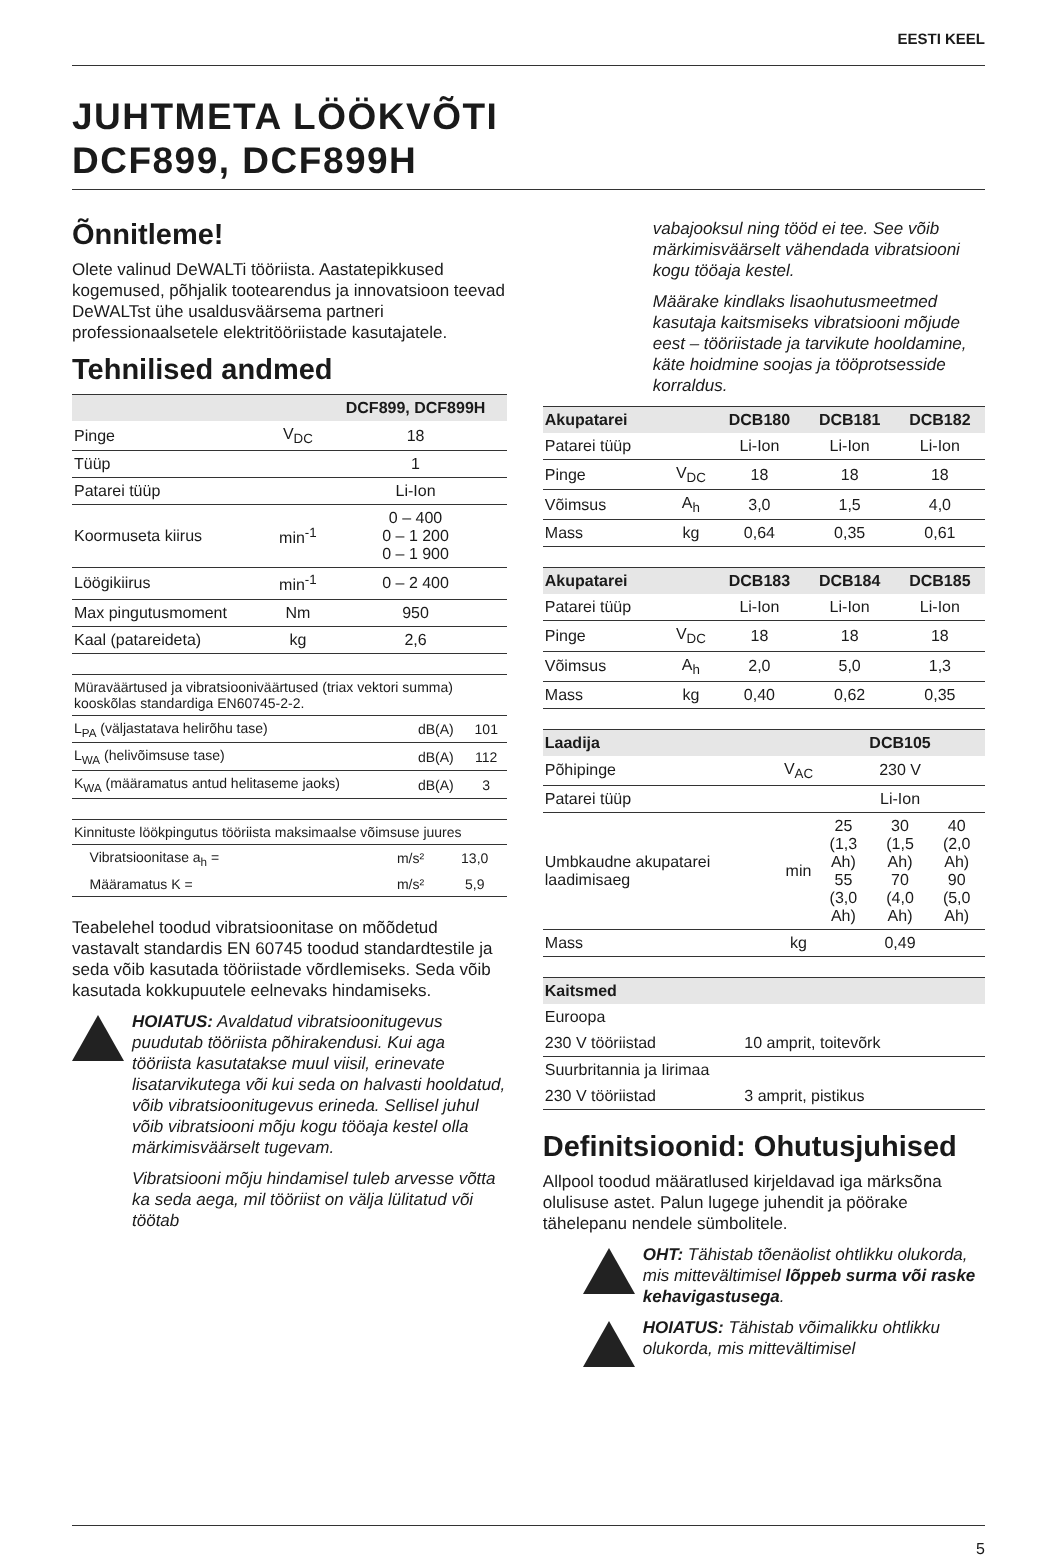EESTI KEEL
JUHTMETA LÖÖKVÕTI
DCF899, DCF899H
Õnnitleme!
Olete valinud DeWALTi tööriista. Aastatepikkused kogemused, põhjalik tootearendus ja innovatsioon teevad DeWALTst ühe usaldusväärsema partneri professionaalsetele elektritööriistade kasutajatele.
Tehnilised andmed
| | | DCF899, DCF899H |
| --- | --- | --- |
| Pinge | V<sub>DC</sub> | 18 |
| Tüüp | | 1 |
| Patarei tüüp | | Li-Ion |
| Koormuseta kiirus | min<sup>-1</sup> | 0 – 400 0 – 1 200 0 – 1 900 |
| Löögikiirus | min<sup>-1</sup> | 0 – 2 400 |
| Max pingutusmoment | Nm | 950 |
| Kaal (patareideta) | kg | 2,6 |
| Müraväärtused ja vibratsiooniväärtused (triax vektori summa) kooskõlas standardiga EN60745-2-2. | | |
| L<sub>PA</sub> (väljastatava helirõhu tase) | dB(A) | 101 |
| L<sub>WA</sub> (helivõimsuse tase) | dB(A) | 112 |
| K<sub>WA</sub> (määramatus antud helitaseme jaoks) | dB(A) | 3 |
| Kinnituste löökpingutus tööriista maksimaalse võimsuse juures | | |
| Vibratsioonitase a<sub>h</sub> = | m/s² | 13,0 |
| Määramatus K = | m/s² | 5,9 |
Teabelehel toodud vibratsioonitase on mõõdetud vastavalt standardis EN 60745 toodud standardtestile ja seda võib kasutada tööriistade võrdlemiseks. Seda võib kasutada kokkupuutele eelnevaks hindamiseks.
HOIATUS: Avaldatud vibratsioonitugevus puudutab tööriista põhirakendusi. Kui aga tööriista kasutatakse muul viisil, erinevate lisatarvikutega või kui seda on halvasti hooldatud, võib vibratsioonitugevus erineda. Sellisel juhul võib vibratsiooni mõju kogu tööaja kestel olla märkimisväärselt tugevam.
Vibratsiooni mõju hindamisel tuleb arvesse võtta ka seda aega, mil tööriist on välja lülitatud või töötab
vabajooksul ning tööd ei tee. See võib märkimisväärselt vähendada vibratsiooni kogu tööaja kestel.
Määrake kindlaks lisaohutusmeetmed kasutaja kaitsmiseks vibratsiooni mõjude eest – tööriistade ja tarvikute hooldamine, käte hoidmine soojas ja tööprotsesside korraldus.
| Akupatarei | | DCB180 | DCB181 | DCB182 |
| --- | --- | --- | --- | --- |
| Patarei tüüp | | Li-Ion | Li-Ion | Li-Ion |
| Pinge | V<sub>DC</sub> | 18 | 18 | 18 |
| Võimsus | A<sub>h</sub> | 3,0 | 1,5 | 4,0 |
| Mass | kg | 0,64 | 0,35 | 0,61 |
| Akupatarei | | DCB183 | DCB184 | DCB185 |
| --- | --- | --- | --- | --- |
| Patarei tüüp | | Li-Ion | Li-Ion | Li-Ion |
| Pinge | V<sub>DC</sub> | 18 | 18 | 18 |
| Võimsus | A<sub>h</sub> | 2,0 | 5,0 | 1,3 |
| Mass | kg | 0,40 | 0,62 | 0,35 |
| Laadija | | DCB105 | | |
| --- | --- | --- | --- | --- |
| Põhipinge | V<sub>AC</sub> | 230 V | | |
| Patarei tüüp | | Li-Ion | | |
| Umbkaudne akupatarei laadimisaeg | min | 25 (1,3 Ah) 55 (3,0 Ah) | 30 (1,5 Ah) 70 (4,0 Ah) | 40 (2,0 Ah) 90 (5,0 Ah) |
| Mass | kg | 0,49 | | |
| Kaitsmed | |
| --- | --- |
| Euroopa | |
| 230 V tööriistad | 10 amprit, toitevõrk |
| Suurbritannia ja Iirimaa | |
| 230 V tööriistad | 3 amprit, pistikus |
Definitsioonid: Ohutusjuhised
Allpool toodud määratlused kirjeldavad iga märksõna olulisuse astet. Palun lugege juhendit ja pöörake tähelepanu nendele sümbolitele.
OHT: Tähistab tõenäolist ohtlikku olukorda, mis mittevältimisel lõppeb surma või raske kehavigastusega.
HOIATUS: Tähistab võimalikku ohtlikku olukorda, mis mittevältimisel
5